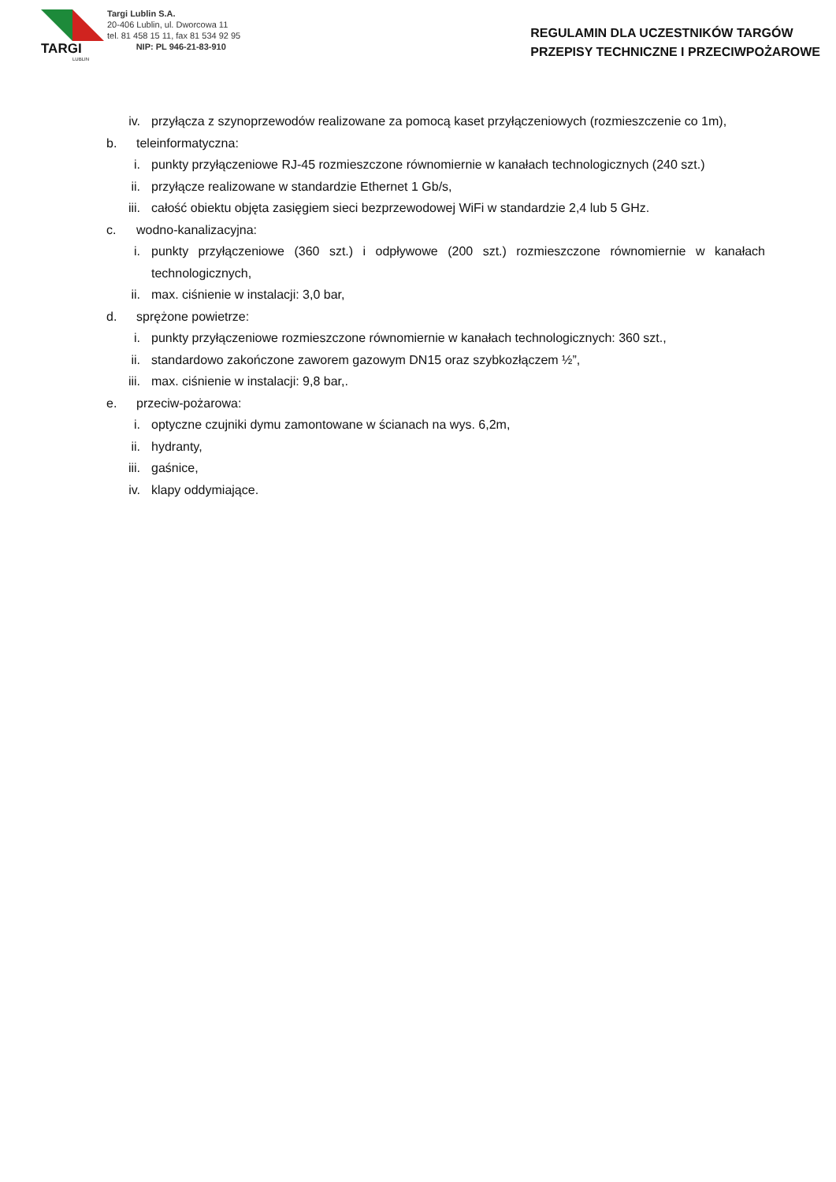TARGI
LUBLIN
Targi Lublin S.A.
20-406 Lublin, ul. Dworcowa 11
tel. 81 458 15 11, fax 81 534 92 95
NIP: PL 946-21-83-910
REGULAMIN DLA UCZESTNIKÓW TARGÓW
PRZEPISY TECHNICZNE I PRZECIWPOŻAROWE
iv. przyłącza z szynoprzewodów realizowane za pomocą kaset przyłączeniowych (rozmieszczenie co 1m),
b. teleinformatyczna:
i. punkty przyłączeniowe RJ-45 rozmieszczone równomiernie w kanałach technologicznych (240 szt.)
ii. przyłącze realizowane w standardzie Ethernet 1 Gb/s,
iii. całość obiektu objęta zasięgiem sieci bezprzewodowej WiFi w standardzie 2,4 lub 5 GHz.
c. wodno-kanalizacyjna:
i. punkty przyłączeniowe (360 szt.) i odpływowe (200 szt.) rozmieszczone równomiernie w kanałach technologicznych,
ii. max. ciśnienie w instalacji: 3,0 bar,
d. sprężone powietrze:
i. punkty przyłączeniowe rozmieszczone równomiernie w kanałach technologicznych: 360 szt.,
ii. standardowo zakończone zaworem gazowym DN15 oraz szybkozłączem ½”,
iii. max. ciśnienie w instalacji: 9,8 bar,.
e. przeciw-pożarowa:
i. optyczne czujniki dymu zamontowane w ścianach na wys. 6,2m,
ii. hydranty,
iii. gaśnice,
iv. klapy oddymiające.